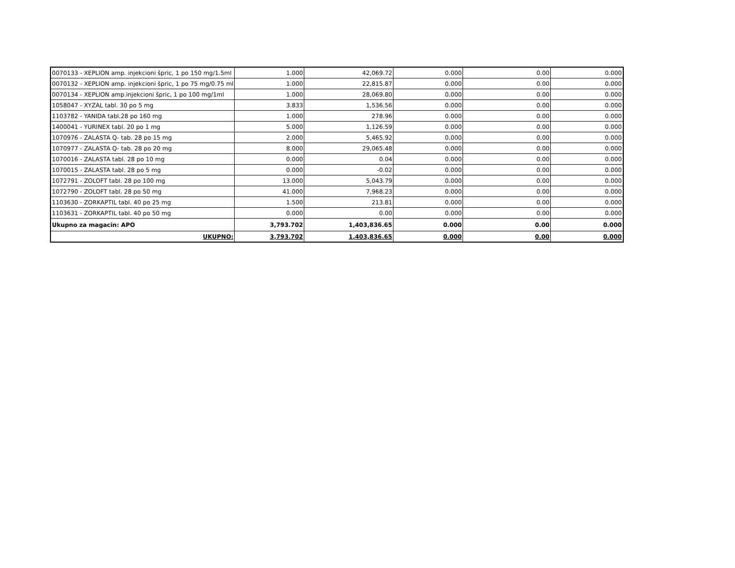| 0070133 - XEPLION amp. injekcioni špric, 1 po 150 mg/1.5ml | 1.000 | 42,069.72 | 0.000 | 0.00 | 0.000 |
| 0070132 - XEPLION amp. injekcioni špric, 1 po 75 mg/0.75 ml | 1.000 | 22,815.87 | 0.000 | 0.00 | 0.000 |
| 0070134 - XEPLION amp.injekcioni špric, 1 po 100 mg/1ml | 1.000 | 28,069.80 | 0.000 | 0.00 | 0.000 |
| 1058047 - XYZAL tabl. 30 po 5 mg | 3.833 | 1,536.56 | 0.000 | 0.00 | 0.000 |
| 1103782 - YANIDA tabl.28 po 160 mg | 1.000 | 278.96 | 0.000 | 0.00 | 0.000 |
| 1400041 - YURINEX tabl. 20 po 1 mg | 5.000 | 1,126.59 | 0.000 | 0.00 | 0.000 |
| 1070976 - ZALASTA Q- tab. 28 po 15 mg | 2.000 | 5,465.92 | 0.000 | 0.00 | 0.000 |
| 1070977 - ZALASTA Q- tab. 28 po 20 mg | 8.000 | 29,065.48 | 0.000 | 0.00 | 0.000 |
| 1070016 - ZALASTA tabl. 28 po 10 mg | 0.000 | 0.04 | 0.000 | 0.00 | 0.000 |
| 1070015 - ZALASTA tabl. 28 po 5 mg | 0.000 | -0.02 | 0.000 | 0.00 | 0.000 |
| 1072791 - ZOLOFT tabl. 28 po 100 mg | 13.000 | 5,043.79 | 0.000 | 0.00 | 0.000 |
| 1072790 - ZOLOFT tabl. 28 po 50 mg | 41.000 | 7,968.23 | 0.000 | 0.00 | 0.000 |
| 1103630 - ZORKAPTIL tabl. 40 po 25 mg | 1.500 | 213.81 | 0.000 | 0.00 | 0.000 |
| 1103631 - ZORKAPTIL tabl. 40 po 50 mg | 0.000 | 0.00 | 0.000 | 0.00 | 0.000 |
| Ukupno za magacin: APO | 3,793.702 | 1,403,836.65 | 0.000 | 0.00 | 0.000 |
| UKUPNO: | 3,793.702 | 1,403,836.65 | 0.000 | 0.00 | 0.000 |